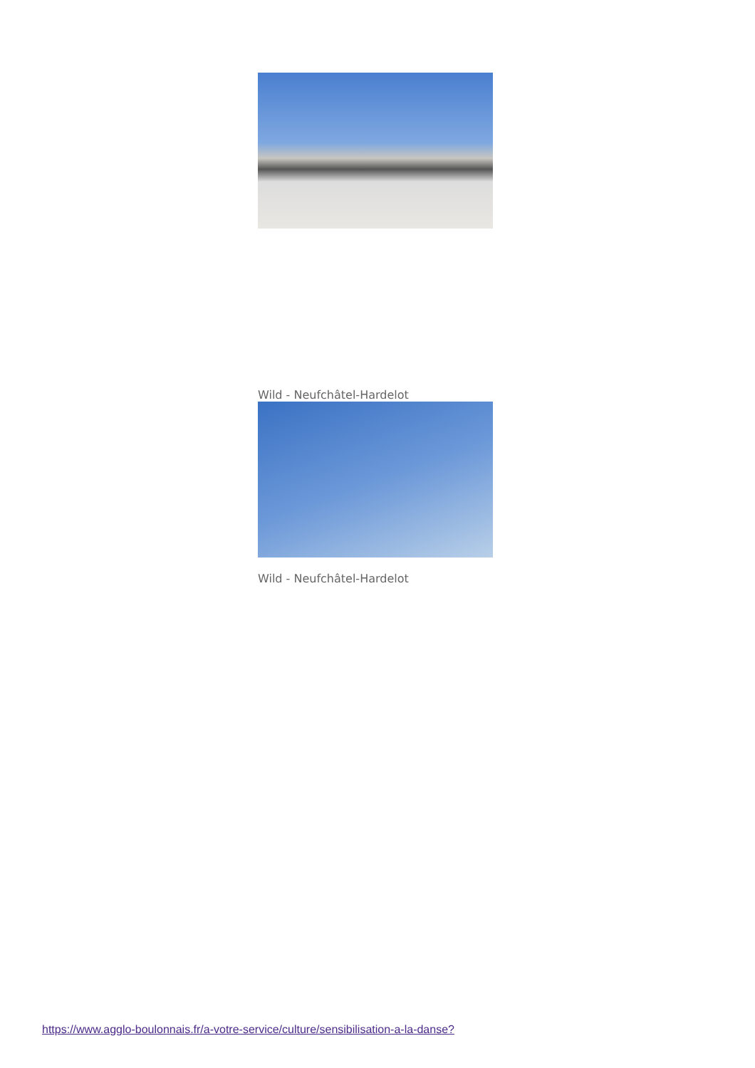Wild - Neufchâtel-Hardelot
Wild - Neufchâtel-Hardelot
https://www.agglo-boulonnais.fr/a-votre-service/culture/sensibilisation-a-la-danse?